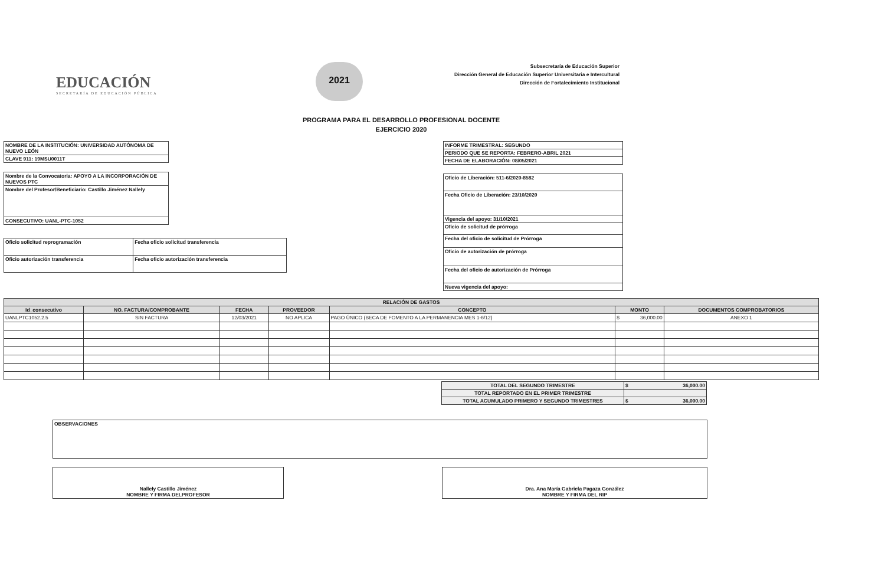EDUCACIÓN
SECRETARÍA DE EDUCACIÓN PÚBLICA
2021
Subsecretaría de Educación Superior
Dirección General de Educación Superior Universitaria e Intercultural
Dirección de Fortalecimiento Institucional
PROGRAMA PARA EL DESARROLLO PROFESIONAL DOCENTE
EJERCICIO 2020
| NOMBRE DE LA INSTITUCIÓN: UNIVERSIDAD AUTÓNOMA DE NUEVO LEÓN |
| CLAVE 911: 19MSU0011T |
| Nombre de la Convocatoria: APOYO A LA INCORPORACIÓN DE NUEVOS PTC |
| Nombre del Profesor/Beneficiario: Castillo Jiménez Nallely |
| CONSECUTIVO: UANL-PTC-1052 |
| Oficio solicitud reprogramación | Fecha oficio solicitud transferencia |
| Oficio autorización transferencia | Fecha oficio autorización transferencia |
| INFORME TRIMESTRAL: SEGUNDO |
| PERIODO QUE SE REPORTA: FEBRERO-ABRIL 2021 |
| FECHA DE ELABORACIÓN: 08/05/2021 |
| Oficio de Liberación: 511-6/2020-8582 |
| Fecha Oficio de Liberación: 23/10/2020 |
| Vigencia del apoyo: 31/10/2021 |
| Oficio de solicitud de prórroga |
| Fecha del oficio de solicitud de Prórroga |
| Oficio de autorización de prórroga |
| Fecha del oficio de autorización de Prórroga |
| Nueva vigencia del apoyo: |
| RELACIÓN DE GASTOS | | | | | | |
| --- | --- | --- | --- | --- | --- | --- |
| Id_consecutivo | NO. FACTURA/COMPROBANTE | FECHA | PROVEEDOR | CONCEPTO | MONTO | DOCUMENTOS COMPROBATORIOS |
| UANLPTC1052.2.5 | SIN FACTURA | 12/03/2021 | NO APLICA | PAGO ÚNICO (BECA DE FOMENTO A LA PERMANENCIA MES 1-6/12) | $ 36,000.00 | ANEXO 1 |
| TOTAL DEL SEGUNDO TRIMESTRE | $ 36,000.00 |
| TOTAL REPORTADO EN EL PRIMER TRIMESTRE | |
| TOTAL ACUMULADO PRIMERO Y SEGUNDO TRIMESTRES | $ 36,000.00 |
| OBSERVACIONES |
| Nallely Castillo Jiménez NOMBRE Y FIRMA DELPROFESOR |
| Dra. Ana María Gabriela Pagaza González NOMBRE Y FIRMA DEL RIP |